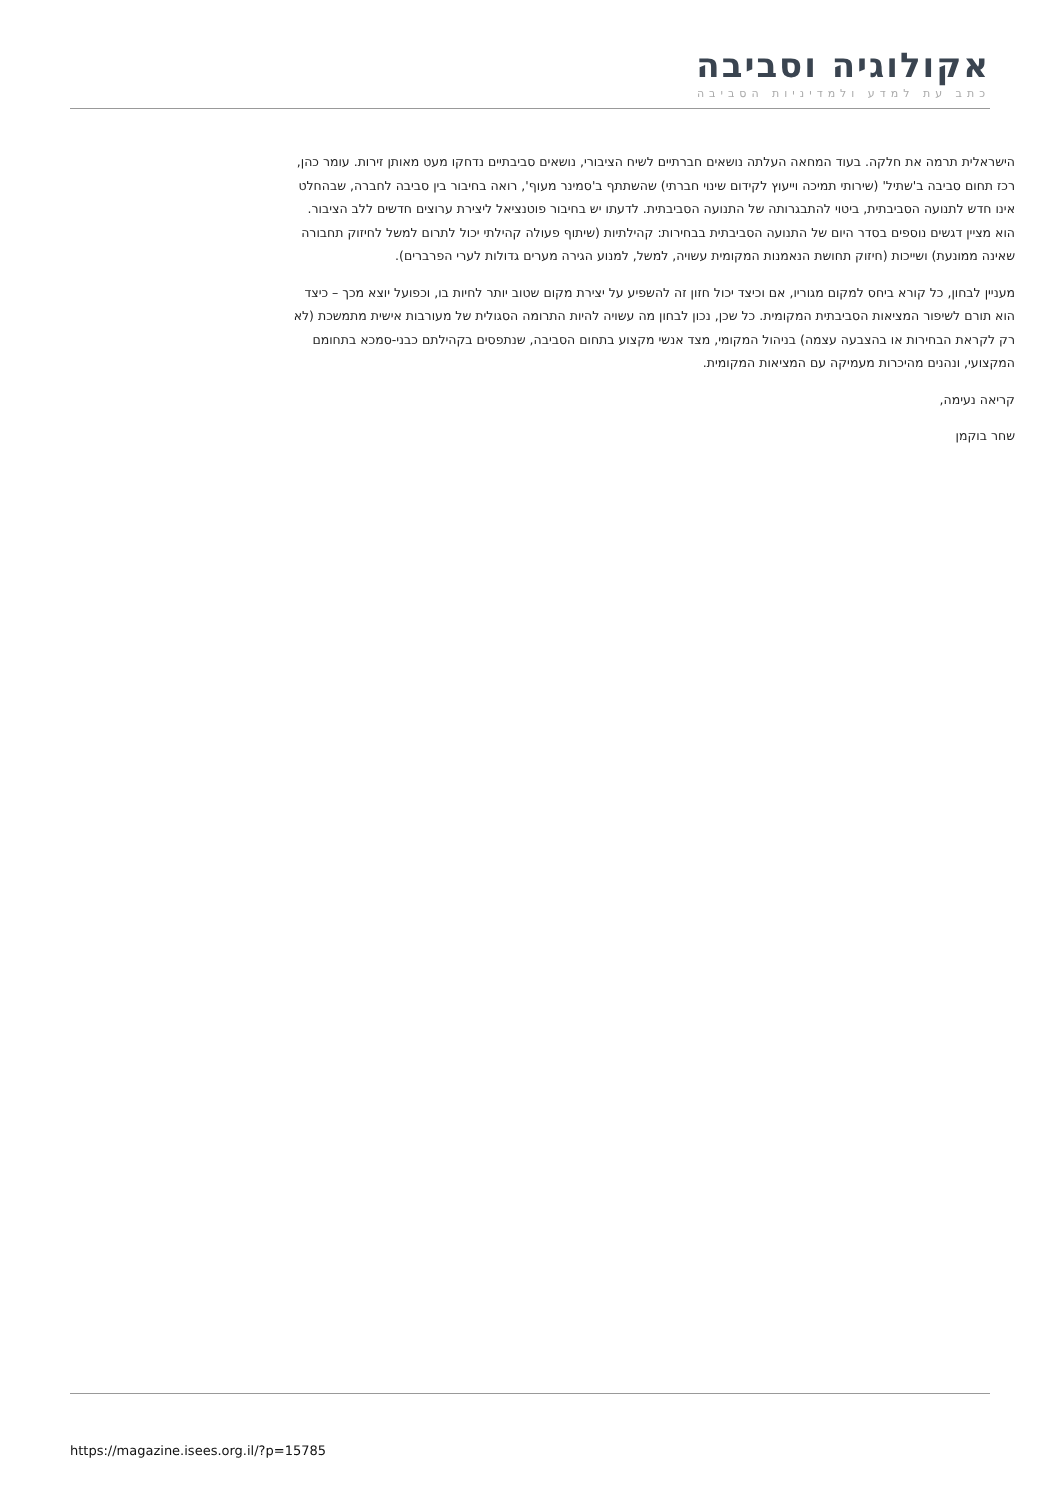אקולוגיה וסביבה
כתב עת למדע ולמדיניות הסביבה
הישראלית תרמה את חלקה. בעוד המחאה העלתה נושאים חברתיים לשיח הציבורי, נושאים סביבתיים נדחקו מעט מאותן זירות. עומר כהן, רכז תחום סביבה ב'שתיל' (שירותי תמיכה וייעוץ לקידום שינוי חברתי) שהשתתף ב'סמינר מעוף', רואה בחיבור בין סביבה לחברה, שבהחלט אינו חדש לתנועה הסביבתית, ביטוי להתבגרותה של התנועה הסביבתית. לדעתו יש בחיבור פוטנציאל ליצירת ערוצים חדשים ללב הציבור. הוא מציין דגשים נוספים בסדר היום של התנועה הסביבתית בבחירות: קהילתיות (שיתוף פעולה קהילתי יכול לתרום למשל לחיזוק תחבורה שאינה ממונעת) ושייכות (חיזוק תחושת הנאמנות המקומית עשויה, למשל, למנוע הגירה מערים גדולות לערי הפרברים).
מעניין לבחון, כל קורא ביחס למקום מגוריו, אם וכיצד יכול חזון זה להשפיע על יצירת מקום שטוב יותר לחיות בו, וכפועל יוצא מכך – כיצד הוא תורם לשיפור המציאות הסביבתית המקומית. כל שכן, נכון לבחון מה עשויה להיות התרומה הסגולית של מעורבות אישית מתמשכת (לא רק לקראת הבחירות או בהצבעה עצמה) בניהול המקומי, מצד אנשי מקצוע בתחום הסביבה, שנתפסים בקהילתם כבני-סמכא בתחומם המקצועי, ונהנים מהיכרות מעמיקה עם המציאות המקומית.
קריאה נעימה,
שחר בוקמן
https://magazine.isees.org.il/?p=15785